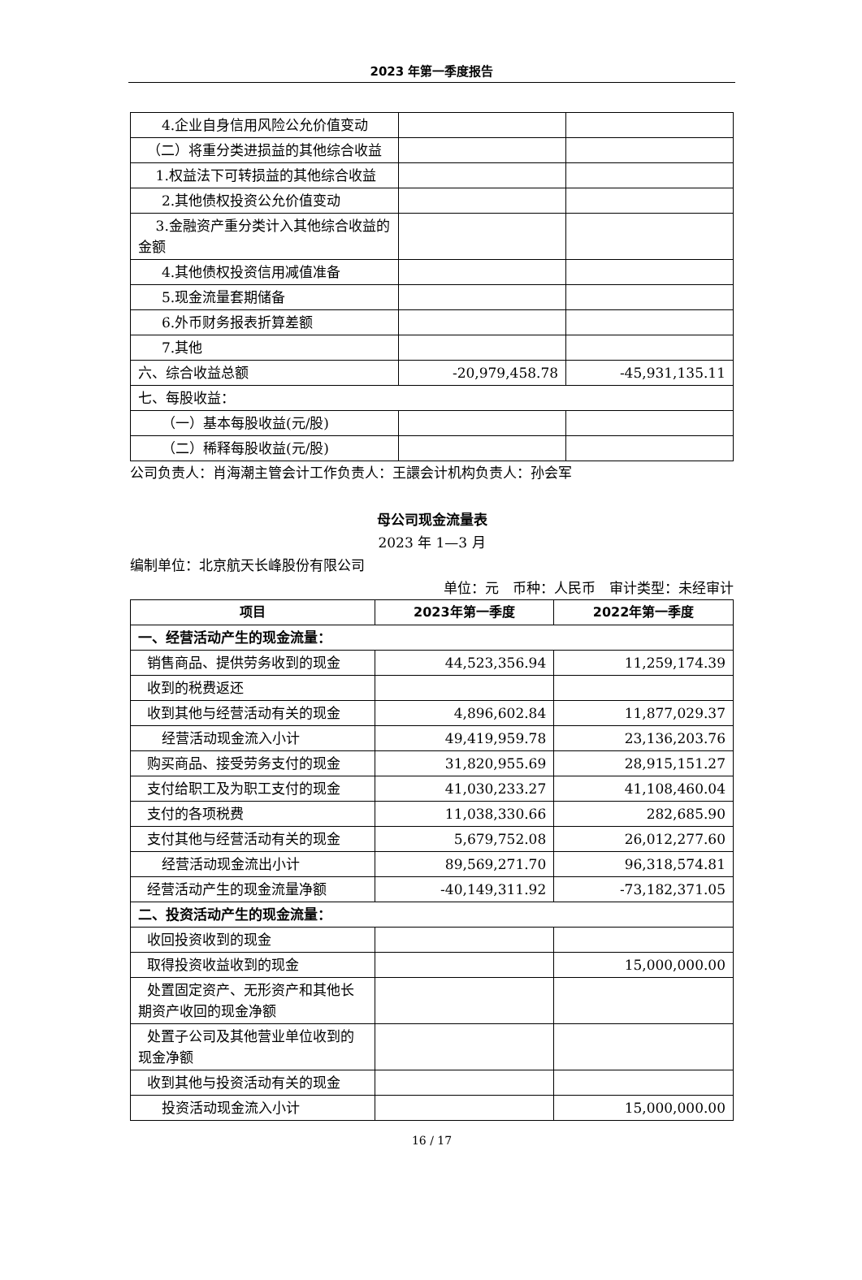2023 年第一季度报告
| 4.企业自身信用风险公允价值变动 | | |
| （二）将重分类进损益的其他综合收益 | | |
| 1.权益法下可转损益的其他综合收益 | | |
| 2.其他债权投资公允价值变动 | | |
| 3.金融资产重分类计入其他综合收益的金额 | | |
| 4.其他债权投资信用减值准备 | | |
| 5.现金流量套期储备 | | |
| 6.外币财务报表折算差额 | | |
| 7.其他 | | |
| 六、综合收益总额 | -20,979,458.78 | -45,931,135.11 |
| 七、每股收益： | | |
| （一）基本每股收益(元/股) | | |
| （二）稀释每股收益(元/股) | | |
公司负责人：肖海潮主管会计工作负责人：王譞会计机构负责人：孙会军
母公司现金流量表
2023 年 1—3 月
编制单位：北京航天长峰股份有限公司
单位：元　币种：人民币　审计类型：未经审计
| 项目 | 2023年第一季度 | 2022年第一季度 |
| --- | --- | --- |
| 一、经营活动产生的现金流量： | | |
| 销售商品、提供劳务收到的现金 | 44,523,356.94 | 11,259,174.39 |
| 收到的税费返还 | | |
| 收到其他与经营活动有关的现金 | 4,896,602.84 | 11,877,029.37 |
| 经营活动现金流入小计 | 49,419,959.78 | 23,136,203.76 |
| 购买商品、接受劳务支付的现金 | 31,820,955.69 | 28,915,151.27 |
| 支付给职工及为职工支付的现金 | 41,030,233.27 | 41,108,460.04 |
| 支付的各项税费 | 11,038,330.66 | 282,685.90 |
| 支付其他与经营活动有关的现金 | 5,679,752.08 | 26,012,277.60 |
| 经营活动现金流出小计 | 89,569,271.70 | 96,318,574.81 |
| 经营活动产生的现金流量净额 | -40,149,311.92 | -73,182,371.05 |
| 二、投资活动产生的现金流量： | | |
| 收回投资收到的现金 | | |
| 取得投资收益收到的现金 | | 15,000,000.00 |
| 处置固定资产、无形资产和其他长期资产收回的现金净额 | | |
| 处置子公司及其他营业单位收到的现金净额 | | |
| 收到其他与投资活动有关的现金 | | |
| 投资活动现金流入小计 | | 15,000,000.00 |
16 / 17